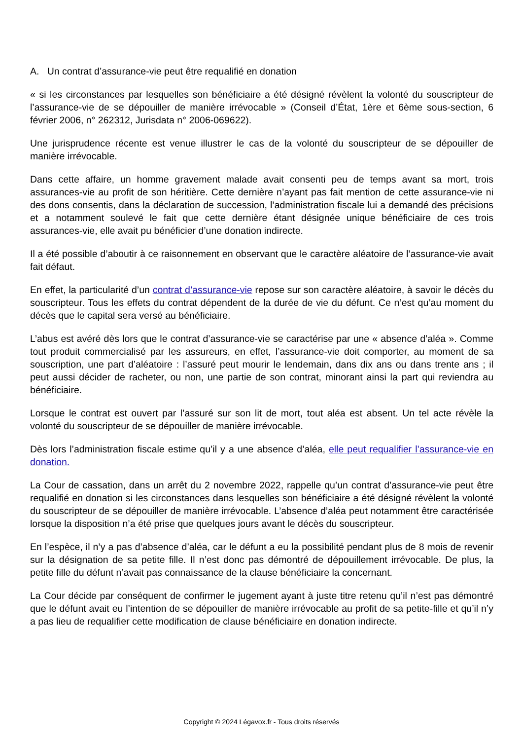A. Un contrat d’assurance-vie peut être requalifié en donation
« si les circonstances par lesquelles son bénéficiaire a été désigné révèlent la volonté du souscripteur de l’assurance-vie de se dépouiller de manière irrévocable » (Conseil d’État, 1ère et 6ème sous-section, 6 février 2006, n° 262312, Jurisdata n° 2006-069622).
Une jurisprudence récente est venue illustrer le cas de la volonté du souscripteur de se dépouiller de manière irrévocable.
Dans cette affaire, un homme gravement malade avait consenti peu de temps avant sa mort, trois assurances-vie au profit de son héritière. Cette dernière n’ayant pas fait mention de cette assurance-vie ni des dons consentis, dans la déclaration de succession, l’administration fiscale lui a demandé des précisions et a notamment soulevé le fait que cette dernière étant désignée unique bénéficiaire de ces trois assurances-vie, elle avait pu bénéficier d’une donation indirecte.
Il a été possible d’aboutir à ce raisonnement en observant que le caractère aléatoire de l’assurance-vie avait fait défaut.
En effet, la particularité d’un contrat d’assurance-vie repose sur son caractère aléatoire, à savoir le décès du souscripteur. Tous les effets du contrat dépendent de la durée de vie du défunt. Ce n’est qu’au moment du décès que le capital sera versé au bénéficiaire.
L’abus est avéré dès lors que le contrat d’assurance-vie se caractérise par une « absence d’aléa ». Comme tout produit commercialisé par les assureurs, en effet, l’assurance-vie doit comporter, au moment de sa souscription, une part d’aléatoire : l’assuré peut mourir le lendemain, dans dix ans ou dans trente ans ; il peut aussi décider de racheter, ou non, une partie de son contrat, minorant ainsi la part qui reviendra au bénéficiaire.
Lorsque le contrat est ouvert par l’assuré sur son lit de mort, tout aléa est absent. Un tel acte révèle la volonté du souscripteur de se dépouiller de manière irrévocable.
Dès lors l’administration fiscale estime qu’il y a une absence d’aléa, elle peut requalifier l’assurance-vie en donation.
La Cour de cassation, dans un arrêt du 2 novembre 2022, rappelle qu’un contrat d’assurance-vie peut être requalifié en donation si les circonstances dans lesquelles son bénéficiaire a été désigné révèlent la volonté du souscripteur de se dépouiller de manière irrévocable. L’absence d’aléa peut notamment être caractérisée lorsque la disposition n’a été prise que quelques jours avant le décès du souscripteur.
En l’espèce, il n’y a pas d’absence d’aléa, car le défunt a eu la possibilité pendant plus de 8 mois de revenir sur la désignation de sa petite fille. Il n’est donc pas démontré de dépouillement irrévocable. De plus, la petite fille du défunt n’avait pas connaissance de la clause bénéficiaire la concernant.
La Cour décide par conséquent de confirmer le jugement ayant à juste titre retenu qu’il n’est pas démontré que le défunt avait eu l’intention de se dépouiller de manière irrévocable au profit de sa petite-fille et qu’il n’y a pas lieu de requalifier cette modification de clause bénéficiaire en donation indirecte.
Copyright © 2024 Légavox.fr - Tous droits réservés